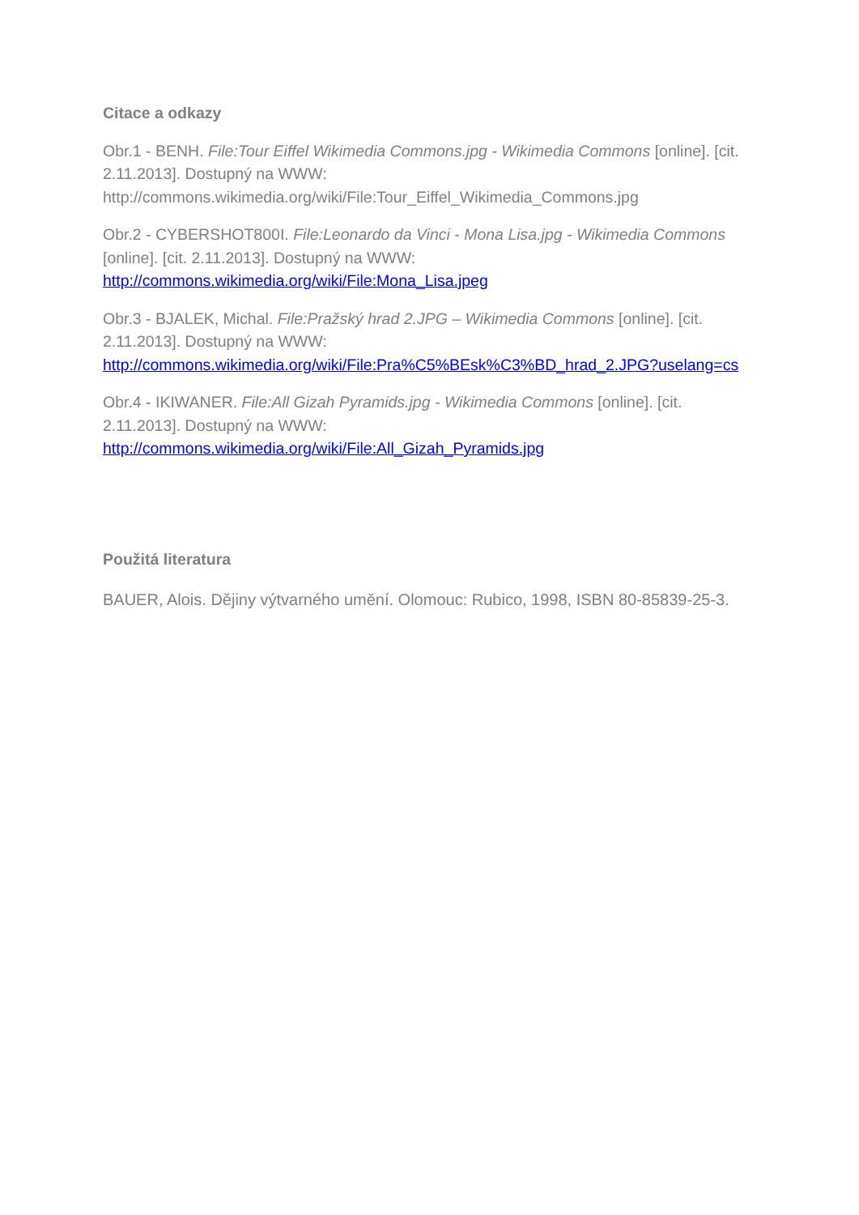Citace a odkazy
Obr.1 - BENH. File:Tour Eiffel Wikimedia Commons.jpg - Wikimedia Commons [online]. [cit. 2.11.2013]. Dostupný na WWW: http://commons.wikimedia.org/wiki/File:Tour_Eiffel_Wikimedia_Commons.jpg
Obr.2 - CYBERSHOT800I. File:Leonardo da Vinci - Mona Lisa.jpg - Wikimedia Commons [online]. [cit. 2.11.2013]. Dostupný na WWW:
http://commons.wikimedia.org/wiki/File:Mona_Lisa.jpeg
Obr.3 - BJALEK, Michal. File:Pražský hrad 2.JPG – Wikimedia Commons [online]. [cit. 2.11.2013]. Dostupný na WWW:
http://commons.wikimedia.org/wiki/File:Pra%C5%BEsk%C3%BD_hrad_2.JPG?uselang=cs
Obr.4 - IKIWANER. File:All Gizah Pyramids.jpg - Wikimedia Commons [online]. [cit. 2.11.2013]. Dostupný na WWW:
http://commons.wikimedia.org/wiki/File:All_Gizah_Pyramids.jpg
Použitá literatura
BAUER, Alois. Dějiny výtvarného umění. Olomouc: Rubico, 1998, ISBN 80-85839-25-3.